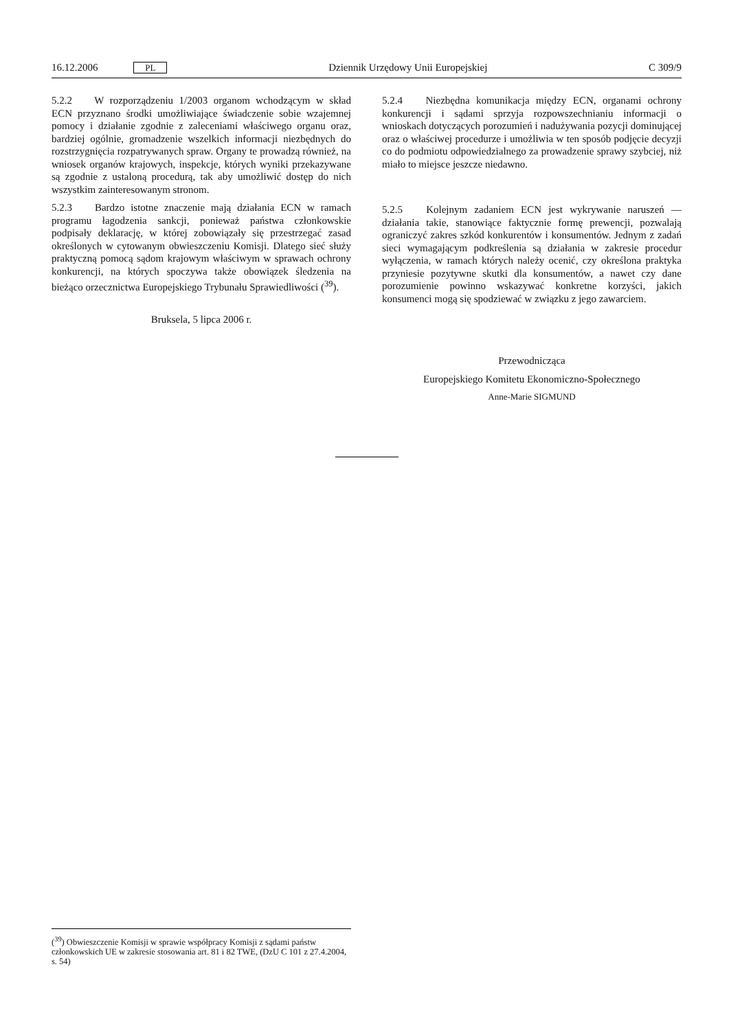16.12.2006 PL Dziennik Urzędowy Unii Europejskiej C 309/9
5.2.2 W rozporządzeniu 1/2003 organom wchodzącym w skład ECN przyznano środki umożliwiające świadczenie sobie wzajemnej pomocy i działanie zgodnie z zaleceniami właściwego organu oraz, bardziej ogólnie, gromadzenie wszelkich informacji niezbędnych do rozstrzygnięcia rozpatrywanych spraw. Organy te prowadzą również, na wniosek organów krajowych, inspekcje, których wyniki przekazywane są zgodnie z ustaloną procedurą, tak aby umożliwić dostęp do nich wszystkim zainteresowanym stronom.
5.2.3 Bardzo istotne znaczenie mają działania ECN w ramach programu łagodzenia sankcji, ponieważ państwa członkowskie podpisały deklarację, w której zobowiązały się przestrzegać zasad określonych w cytowanym obwieszczeniu Komisji. Dlatego sieć służy praktyczną pomocą sądom krajowym właściwym w sprawach ochrony konkurencji, na których spoczywa także obowiązek śledzenia na bieżąco orzecznictwa Europejskiego Trybunału Sprawiedliwości (<sup>39</sup>).
Bruksela, 5 lipca 2006 r.
5.2.4 Niezbędna komunikacja między ECN, organami ochrony konkurencji i sądami sprzyja rozpowszechnianiu informacji o wnioskach dotyczących porozumień i nadużywania pozycji dominującej oraz o właściwej procedurze i umożliwia w ten sposób podjęcie decyzji co do podmiotu odpowiedzialnego za prowadzenie sprawy szybciej, niż miało to miejsce jeszcze niedawno.
5.2.5 Kolejnym zadaniem ECN jest wykrywanie naruszeń — działania takie, stanowiące faktycznie formę prewencji, pozwalają ograniczyć zakres szkód konkurentów i konsumentów. Jednym z zadań sieci wymagającym podkreślenia są działania w zakresie procedur wyłączenia, w ramach których należy ocenić, czy określona praktyka przyniesie pozytywne skutki dla konsumentów, a nawet czy dane porozumienie powinno wskazywać konkretne korzyści, jakich konsumenci mogą się spodziewać w związku z jego zawarciem.
Przewodnicząca
Europejskiego Komitetu Ekonomiczno-Społecznego
Anne-Marie SIGMUND
(<sup>39</sup>) Obwieszczenie Komisji w sprawie współpracy Komisji z sądami państw członkowskich UE w zakresie stosowania art. 81 i 82 TWE, (DzU C 101 z 27.4.2004, s. 54)